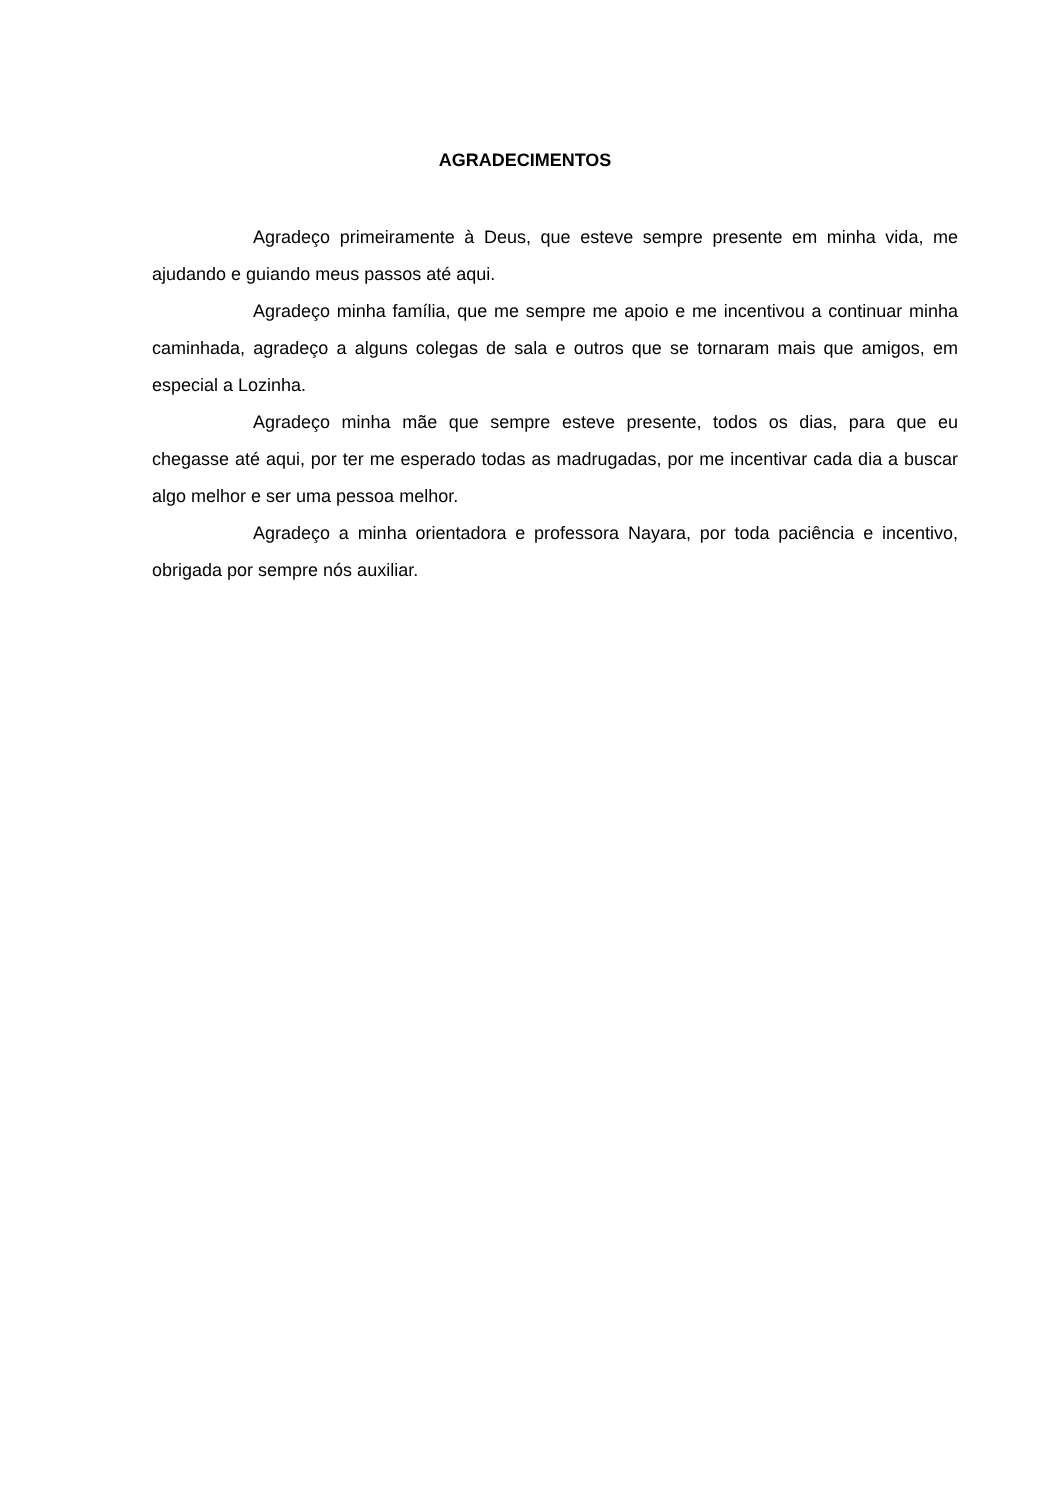AGRADECIMENTOS
Agradeço primeiramente à Deus, que esteve sempre presente em minha vida, me ajudando e guiando meus passos até aqui.
Agradeço minha família, que me sempre me apoio e me incentivou a continuar minha caminhada, agradeço a alguns colegas de sala e outros que se tornaram mais que amigos, em especial a Lozinha.
Agradeço minha mãe que sempre esteve presente, todos os dias, para que eu chegasse até aqui, por ter me esperado todas as madrugadas, por me incentivar cada dia a buscar algo melhor e ser uma pessoa melhor.
Agradeço a minha orientadora e professora Nayara, por toda paciência e incentivo, obrigada por sempre nós auxiliar.